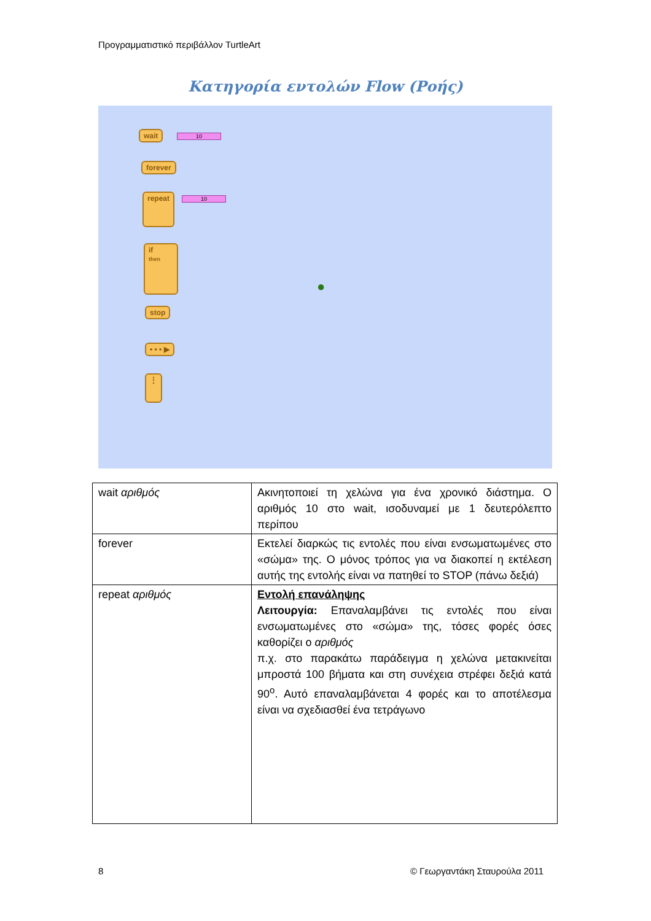Προγραμματιστικό περιβάλλον TurtleArt
Κατηγορία εντολών Flow (Ροής)
wait 10
forever
repeat 10
if
then
stop
• • • ▶
⋮
●
| wait αριθμός | Ακινητοποιεί τη χελώνα για ένα χρονικό διάστημα. Ο αριθμός 10 στο wait, ισοδυναμεί με 1 δευτερόλεπτο περίπου |
| forever | Εκτελεί διαρκώς τις εντολές που είναι ενσωματωμένες στο «σώμα» της. Ο μόνος τρόπος για να διακοπεί η εκτέλεση αυτής της εντολής είναι να πατηθεί το STOP (πάνω δεξιά) |
| repeat αριθμός | Εντολή επανάληψης Λειτουργία: Επαναλαμβάνει τις εντολές που είναι ενσωματωμένες στο «σώμα» της, τόσες φορές όσες καθορίζει ο αριθμός π.χ. στο παρακάτω παράδειγμα η χελώνα μετακινείται μπροστά 100 βήματα και στη συνέχεια στρέφει δεξιά κατά 90<sup>ο</sup>. Αυτό επαναλαμβάνεται 4 φορές και το αποτέλεσμα είναι να σχεδιασθεί ένα τετράγωνο |
8 © Γεωργαντάκη Σταυρούλα 2011